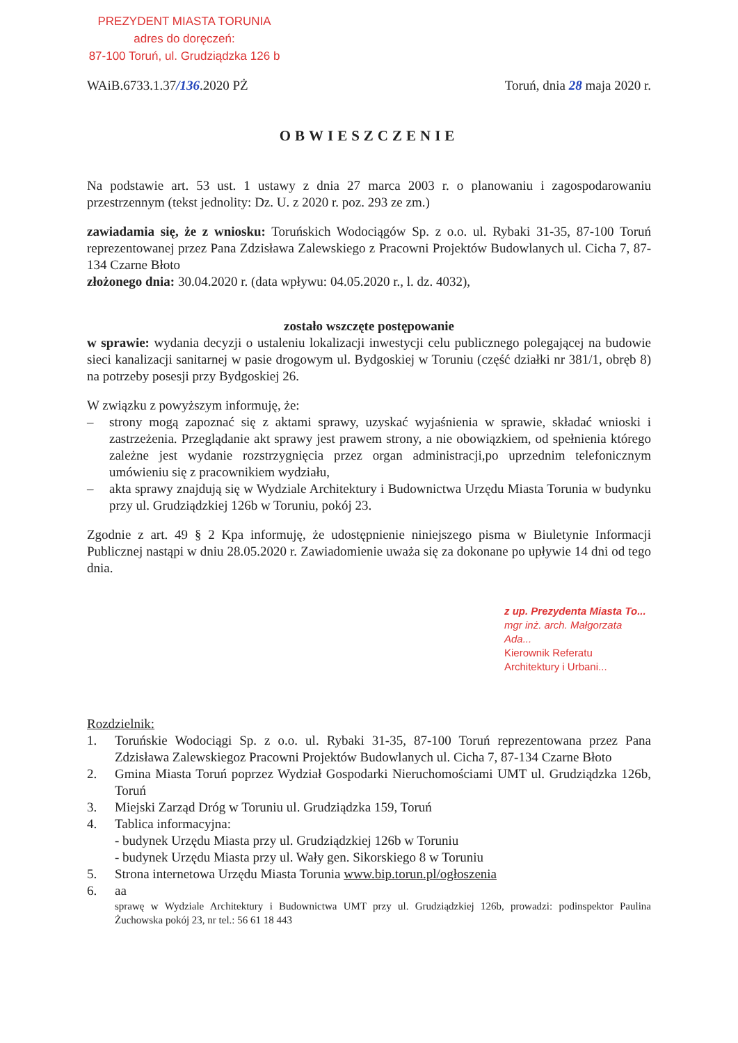PREZYDENT MIASTA TORUNIA
adres do doręczeń:
87-100 Toruń, ul. Grudziądzka 126 b
WAiB.6733.1.37/136.2020 PŻ Toruń, dnia 28 maja 2020 r.
OBWIESZCZENIE
Na podstawie art. 53 ust. 1 ustawy z dnia 27 marca 2003 r. o planowaniu i zagospodarowaniu przestrzennym (tekst jednolity: Dz. U. z 2020 r. poz. 293 ze zm.)
zawiadamia się, że z wniosku: Toruńskich Wodociągów Sp. z o.o. ul. Rybaki 31-35, 87-100 Toruń reprezentowanej przez Pana Zdzisława Zalewskiego z Pracowni Projektów Budowlanych ul. Cicha 7, 87-134 Czarne Błoto
złożonego dnia: 30.04.2020 r. (data wpływu: 04.05.2020 r., l. dz. 4032),
zostało wszczęte postępowanie
w sprawie: wydania decyzji o ustaleniu lokalizacji inwestycji celu publicznego polegającej na budowie sieci kanalizacji sanitarnej w pasie drogowym ul. Bydgoskiej w Toruniu (część działki nr 381/1, obręb 8) na potrzeby posesji przy Bydgoskiej 26.
W związku z powyższym informuję, że:
– strony mogą zapoznać się z aktami sprawy, uzyskać wyjaśnienia w sprawie, składać wnioski i zastrzeżenia. Przeglądanie akt sprawy jest prawem strony, a nie obowiązkiem, od spełnienia którego zależne jest wydanie rozstrzygnięcia przez organ administracji,po uprzednim telefonicznym umówieniu się z pracownikiem wydziału,
– akta sprawy znajdują się w Wydziale Architektury i Budownictwa Urzędu Miasta Torunia w budynku przy ul. Grudziądzkiej 126b w Toruniu, pokój 23.
Zgodnie z art. 49 § 2 Kpa informuję, że udostępnienie niniejszego pisma w Biuletynie Informacji Publicznej nastąpi w dniu 28.05.2020 r. Zawiadomienie uważa się za dokonane po upływie 14 dni od tego dnia.
z up. Prezydenta Miasta To...
mgr inż. arch. Małgorzata Ada...
Kierownik Referatu
Architektury i Urbani...
Rozdzielnik:
1. Toruńskie Wodociągi Sp. z o.o. ul. Rybaki 31-35, 87-100 Toruń reprezentowana przez Pana Zdzisława Zalewskiegoz Pracowni Projektów Budowlanych ul. Cicha 7, 87-134 Czarne Błoto
2. Gmina Miasta Toruń poprzez Wydział Gospodarki Nieruchomościami UMT ul. Grudziądzka 126b, Toruń
3. Miejski Zarząd Dróg w Toruniu ul. Grudziądzka 159, Toruń
4. Tablica informacyjna:
- budynek Urzędu Miasta przy ul. Grudziądzkiej 126b w Toruniu
- budynek Urzędu Miasta przy ul. Wały gen. Sikorskiego 8 w Toruniu
5. Strona internetowa Urzędu Miasta Torunia www.bip.torun.pl/ogłoszenia
6. aa
sprawę w Wydziale Architektury i Budownictwa UMT przy ul. Grudziądzkiej 126b, prowadzi: podinspektor Paulina Żuchowska pokój 23, nr tel.: 56 61 18 443